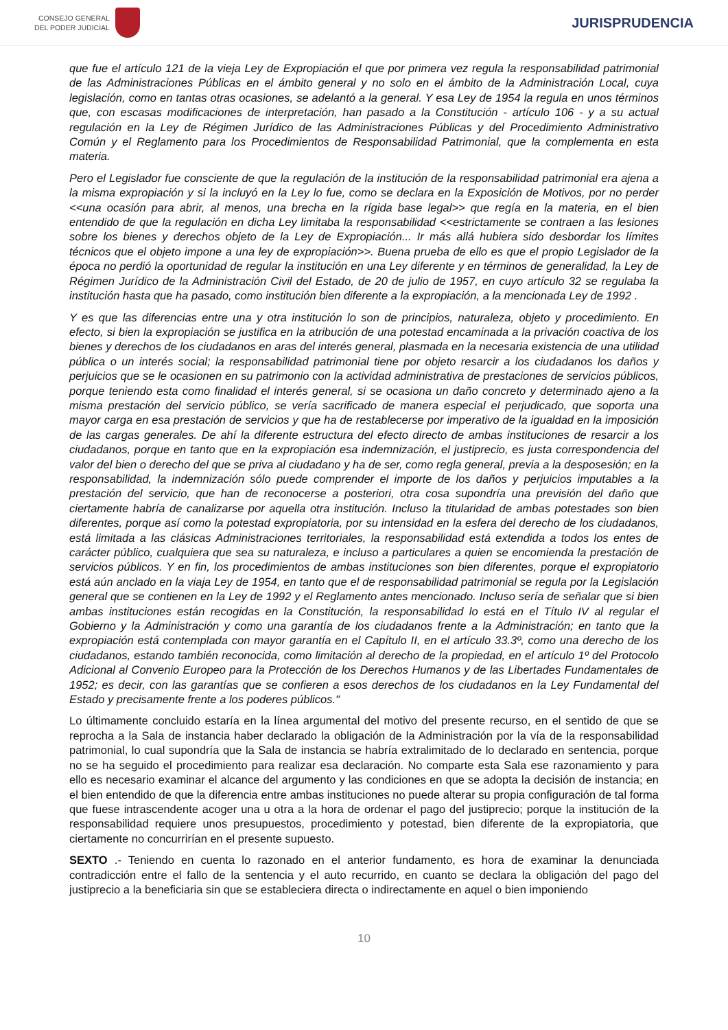CONSEJO GENERAL
DEL PODER JUDICIAL
JURISPRUDENCIA
que fue el artículo 121 de la vieja Ley de Expropiación el que por primera vez regula la responsabilidad patrimonial de las Administraciones Públicas en el ámbito general y no solo en el ámbito de la Administración Local, cuya legislación, como en tantas otras ocasiones, se adelantó a la general. Y esa Ley de 1954 la regula en unos términos que, con escasas modificaciones de interpretación, han pasado a la Constitución - artículo 106 - y a su actual regulación en la Ley de Régimen Jurídico de las Administraciones Públicas y del Procedimiento Administrativo Común y el Reglamento para los Procedimientos de Responsabilidad Patrimonial, que la complementa en esta materia.
Pero el Legislador fue consciente de que la regulación de la institución de la responsabilidad patrimonial era ajena a la misma expropiación y si la incluyó en la Ley lo fue, como se declara en la Exposición de Motivos, por no perder <<una ocasión para abrir, al menos, una brecha en la rígida base legal>> que regía en la materia, en el bien entendido de que la regulación en dicha Ley limitaba la responsabilidad <<estrictamente se contraen a las lesiones sobre los bienes y derechos objeto de la Ley de Expropiación... Ir más allá hubiera sido desbordar los límites técnicos que el objeto impone a una ley de expropiación>>. Buena prueba de ello es que el propio Legislador de la época no perdió la oportunidad de regular la institución en una Ley diferente y en términos de generalidad, la Ley de Régimen Jurídico de la Administración Civil del Estado, de 20 de julio de 1957, en cuyo artículo 32 se regulaba la institución hasta que ha pasado, como institución bien diferente a la expropiación, a la mencionada Ley de 1992 .
Y es que las diferencias entre una y otra institución lo son de principios, naturaleza, objeto y procedimiento. En efecto, si bien la expropiación se justifica en la atribución de una potestad encaminada a la privación coactiva de los bienes y derechos de los ciudadanos en aras del interés general, plasmada en la necesaria existencia de una utilidad pública o un interés social; la responsabilidad patrimonial tiene por objeto resarcir a los ciudadanos los daños y perjuicios que se le ocasionen en su patrimonio con la actividad administrativa de prestaciones de servicios públicos, porque teniendo esta como finalidad el interés general, si se ocasiona un daño concreto y determinado ajeno a la misma prestación del servicio público, se vería sacrificado de manera especial el perjudicado, que soporta una mayor carga en esa prestación de servicios y que ha de restablecerse por imperativo de la igualdad en la imposición de las cargas generales. De ahí la diferente estructura del efecto directo de ambas instituciones de resarcir a los ciudadanos, porque en tanto que en la expropiación esa indemnización, el justiprecio, es justa correspondencia del valor del bien o derecho del que se priva al ciudadano y ha de ser, como regla general, previa a la desposesión; en la responsabilidad, la indemnización sólo puede comprender el importe de los daños y perjuicios imputables a la prestación del servicio, que han de reconocerse a posteriori, otra cosa supondría una previsión del daño que ciertamente habría de canalizarse por aquella otra institución. Incluso la titularidad de ambas potestades son bien diferentes, porque así como la potestad expropiatoria, por su intensidad en la esfera del derecho de los ciudadanos, está limitada a las clásicas Administraciones territoriales, la responsabilidad está extendida a todos los entes de carácter público, cualquiera que sea su naturaleza, e incluso a particulares a quien se encomienda la prestación de servicios públicos. Y en fin, los procedimientos de ambas instituciones son bien diferentes, porque el expropiatorio está aún anclado en la viaja Ley de 1954, en tanto que el de responsabilidad patrimonial se regula por la Legislación general que se contienen en la Ley de 1992 y el Reglamento antes mencionado. Incluso sería de señalar que si bien ambas instituciones están recogidas en la Constitución, la responsabilidad lo está en el Título IV al regular el Gobierno y la Administración y como una garantía de los ciudadanos frente a la Administración; en tanto que la expropiación está contemplada con mayor garantía en el Capítulo II, en el artículo 33.3º, como una derecho de los ciudadanos, estando también reconocida, como limitación al derecho de la propiedad, en el artículo 1º del Protocolo Adicional al Convenio Europeo para la Protección de los Derechos Humanos y de las Libertades Fundamentales de 1952; es decir, con las garantías que se confieren a esos derechos de los ciudadanos en la Ley Fundamental del Estado y precisamente frente a los poderes públicos."
Lo últimamente concluido estaría en la línea argumental del motivo del presente recurso, en el sentido de que se reprocha a la Sala de instancia haber declarado la obligación de la Administración por la vía de la responsabilidad patrimonial, lo cual supondría que la Sala de instancia se habría extralimitado de lo declarado en sentencia, porque no se ha seguido el procedimiento para realizar esa declaración. No comparte esta Sala ese razonamiento y para ello es necesario examinar el alcance del argumento y las condiciones en que se adopta la decisión de instancia; en el bien entendido de que la diferencia entre ambas instituciones no puede alterar su propia configuración de tal forma que fuese intrascendente acoger una u otra a la hora de ordenar el pago del justiprecio; porque la institución de la responsabilidad requiere unos presupuestos, procedimiento y potestad, bien diferente de la expropiatoria, que ciertamente no concurrirían en el presente supuesto.
SEXTO .- Teniendo en cuenta lo razonado en el anterior fundamento, es hora de examinar la denunciada contradicción entre el fallo de la sentencia y el auto recurrido, en cuanto se declara la obligación del pago del justiprecio a la beneficiaria sin que se estableciera directa o indirectamente en aquel o bien imponiendo
10